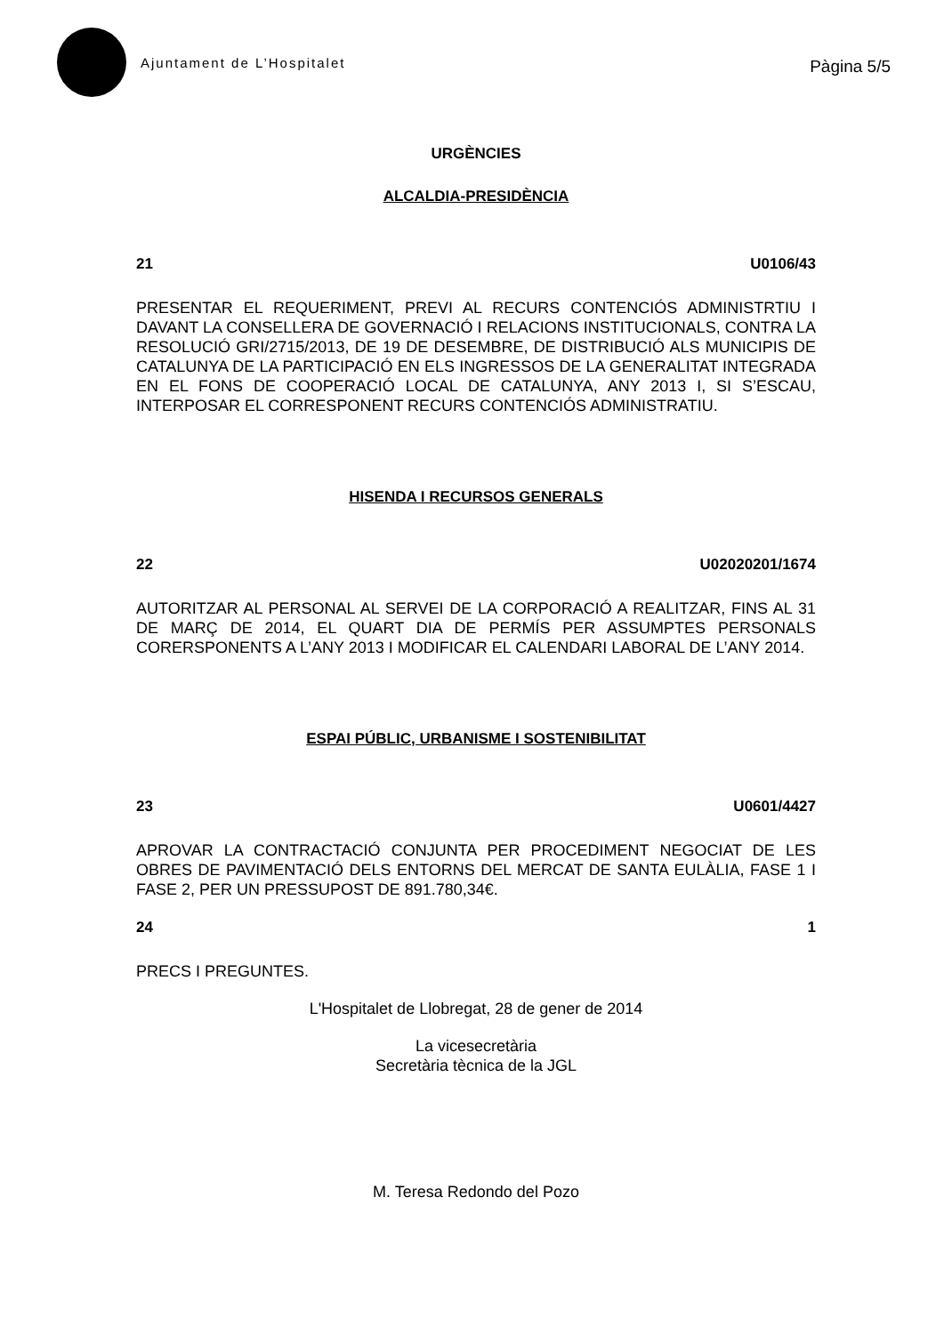Ajuntament de L’Hospitalet
Pàgina 5/5
URGÈNCIES
ALCALDIA-PRESIDÈNCIA
21 U0106/43
PRESENTAR EL REQUERIMENT, PREVI AL RECURS CONTENCIÓS ADMINISTRTIU I DAVANT LA CONSELLERA DE GOVERNACIÓ I RELACIONS INSTITUCIONALS, CONTRA LA RESOLUCIÓ GRI/2715/2013, DE 19 DE DESEMBRE, DE DISTRIBUCIÓ ALS MUNICIPIS DE CATALUNYA DE LA PARTICIPACIÓ EN ELS INGRESSOS DE LA GENERALITAT INTEGRADA EN EL FONS DE COOPERACIÓ LOCAL DE CATALUNYA, ANY 2013 I, SI S’ESCAU, INTERPOSAR EL CORRESPONENT RECURS CONTENCIÓS ADMINISTRATIU.
HISENDA I RECURSOS GENERALS
22 U02020201/1674
AUTORITZAR AL PERSONAL AL SERVEI DE LA CORPORACIÓ A REALITZAR, FINS AL 31 DE MARÇ DE 2014, EL QUART DIA DE PERMÍS PER ASSUMPTES PERSONALS CORERSPONENTS A L’ANY 2013 I MODIFICAR EL CALENDARI LABORAL DE L’ANY 2014.
ESPAI PÚBLIC, URBANISME I SOSTENIBILITAT
23 U0601/4427
APROVAR LA CONTRACTACIÓ CONJUNTA PER PROCEDIMENT NEGOCIAT DE LES OBRES DE PAVIMENTACIÓ DELS ENTORNS DEL MERCAT DE SANTA EULÀLIA, FASE 1 I FASE 2, PER UN PRESSUPOST DE 891.780,34€.
24 1
PRECS I PREGUNTES.
L'Hospitalet de Llobregat, 28 de gener de 2014
La vicesecretària
Secretària tècnica de la JGL
M. Teresa Redondo del Pozo